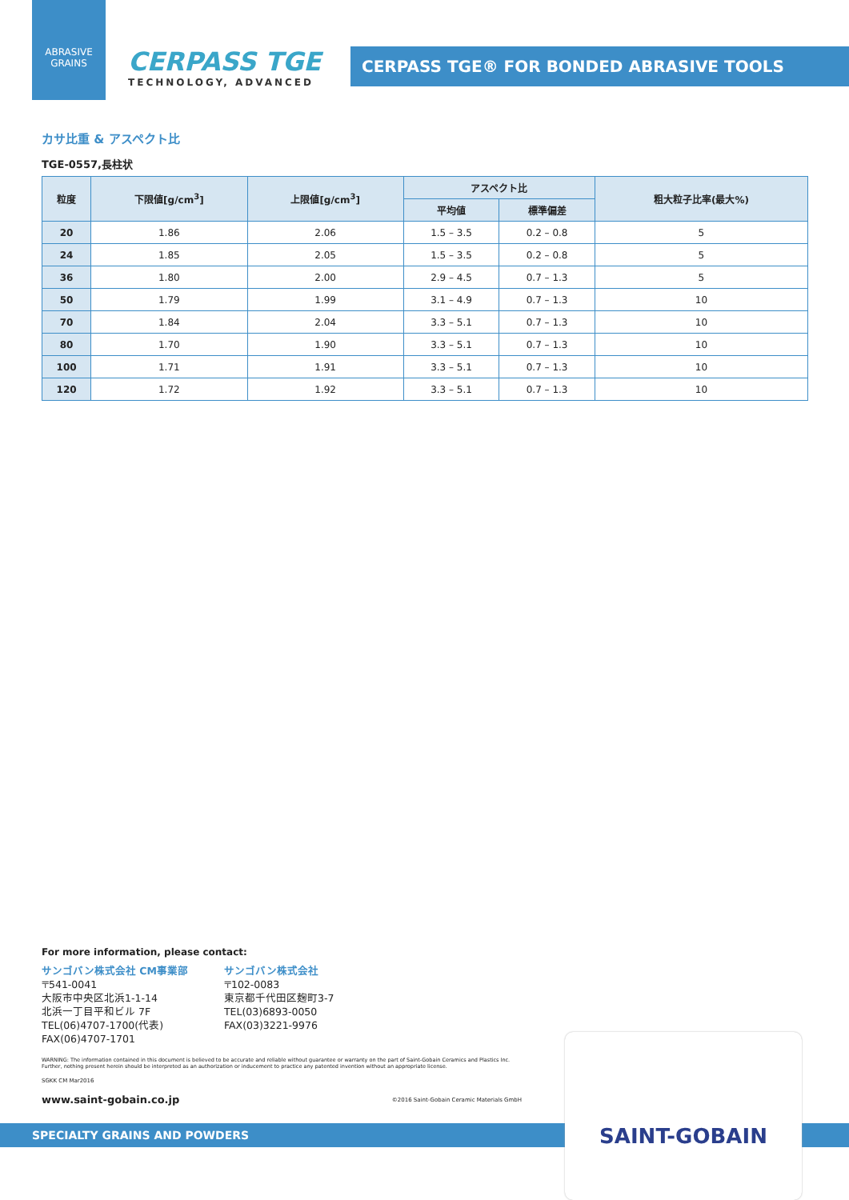ABRASIVE
GRAINS
CERPASS TGE
TECHNOLOGY, ADVANCED
CERPASS TGE® FOR BONDED ABRASIVE TOOLS
カサ比重 & アスペクト比
TGE-0557,長柱状
| 粒度 | 下限値[g/cm<sup>3</sup>] | 上限値[g/cm<sup>3</sup>] | アスペクト比 | | 粗大粒子比率(最大%) |
| --- | --- | --- | --- | --- | --- |
| | | | 平均値 | 標準偏差 | |
| 20 | 1.86 | 2.06 | 1.5 – 3.5 | 0.2 – 0.8 | 5 |
| 24 | 1.85 | 2.05 | 1.5 – 3.5 | 0.2 – 0.8 | 5 |
| 36 | 1.80 | 2.00 | 2.9 – 4.5 | 0.7 – 1.3 | 5 |
| 50 | 1.79 | 1.99 | 3.1 – 4.9 | 0.7 – 1.3 | 10 |
| 70 | 1.84 | 2.04 | 3.3 – 5.1 | 0.7 – 1.3 | 10 |
| 80 | 1.70 | 1.90 | 3.3 – 5.1 | 0.7 – 1.3 | 10 |
| 100 | 1.71 | 1.91 | 3.3 – 5.1 | 0.7 – 1.3 | 10 |
| 120 | 1.72 | 1.92 | 3.3 – 5.1 | 0.7 – 1.3 | 10 |
For more information, please contact:
サンゴバン株式会社 CM事業部
〒541-0041
大阪市中央区北浜1-1-14
北浜一丁目平和ビル 7F
TEL(06)4707-1700(代表)
FAX(06)4707-1701
サンゴバン株式会社
〒102-0083
東京都千代田区麹町3-7
TEL(03)6893-0050
FAX(03)3221-9976
WARNING: The information contained in this document is believed to be accurate and reliable without guarantee or warranty on the part of Saint-Gobain Ceramics and Plastics Inc.
Further, nothing present herein should be interpreted as an authorization or inducement to practice any patented invention without an appropriate license.
SGKK CM Mar2016
www.saint-gobain.co.jp ©2016 Saint-Gobain Ceramic Materials GmbH
SPECIALTY GRAINS AND POWDERS
SAINT-GOBAIN